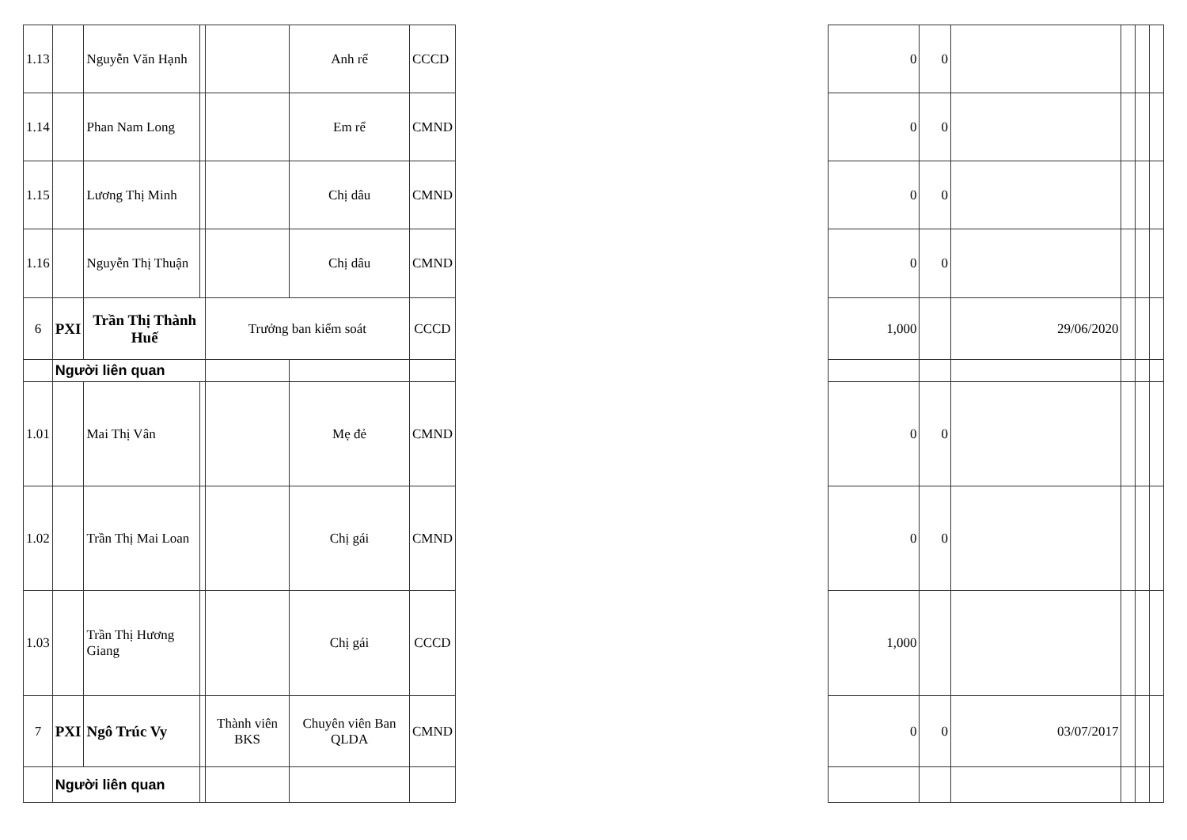| 1.13 | | Nguyễn Văn Hạnh | | | Anh rể | CCCD |
| 1.14 | | Phan Nam Long | | | Em rể | CMND |
| 1.15 | | Lương Thị Minh | | | Chị dâu | CMND |
| 1.16 | | Nguyễn Thị Thuận | | | Chị dâu | CMND |
| 6 | PXI | Trần Thị Thành Huế | | Trưởng ban kiểm soát | | CCCD |
| | Người liên quan | | | | | |
| 1.01 | | Mai Thị Vân | | | Mẹ đẻ | CMND |
| 1.02 | | Trần Thị Mai Loan | | | Chị gái | CMND |
| 1.03 | | Trần Thị Hương Giang | | | Chị gái | CCCD |
| 7 | PXI | Ngô Trúc Vy | | Thành viên BKS | Chuyên viên Ban QLDA | CMND |
| | Người liên quan | | | | | |
| 0 | 0 | | | | |
| 0 | 0 | | | | |
| 0 | 0 | | | | |
| 0 | 0 | | | | |
| 1,000 | | 29/06/2020 | | | |
| 0 | 0 | | | | |
| 0 | 0 | | | | |
| 1,000 | | | | | |
| 0 | 0 | 03/07/2017 | | | |